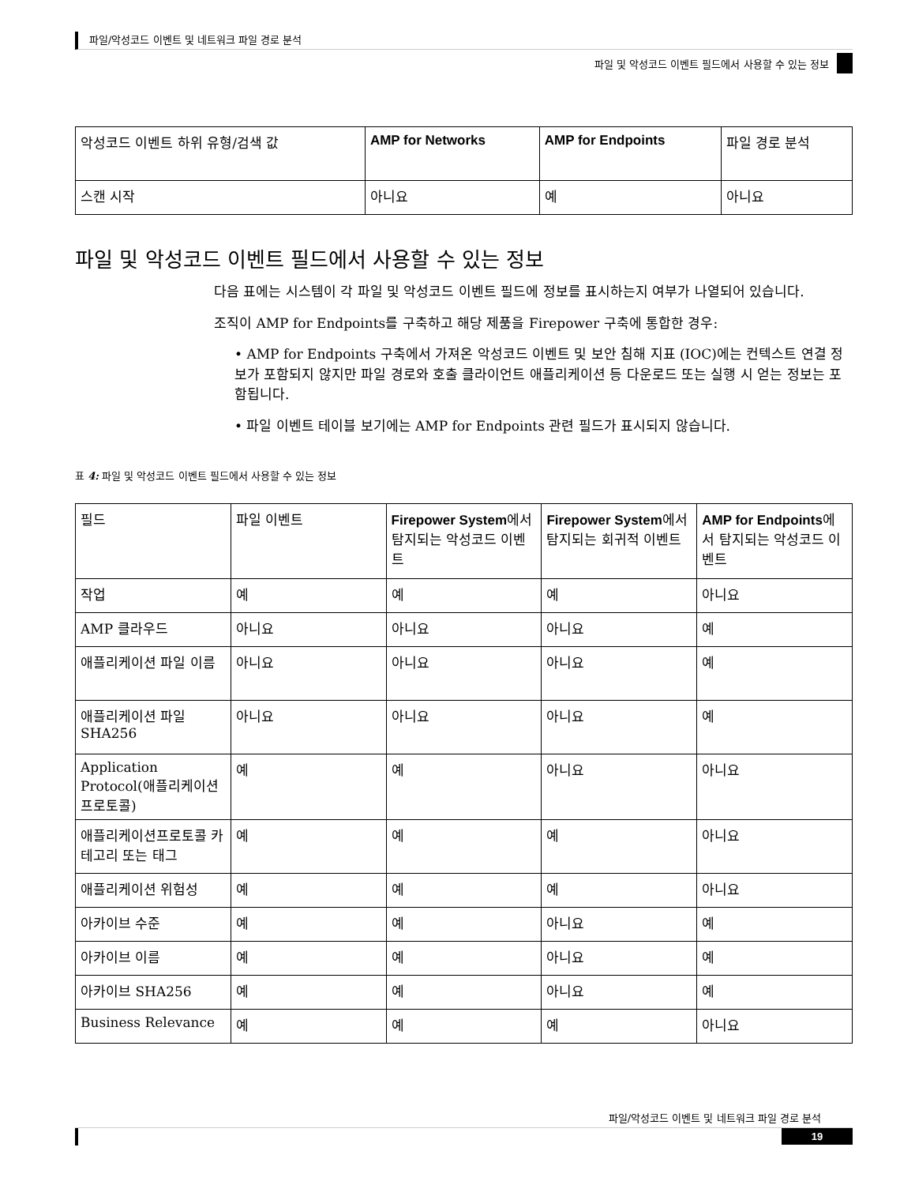파일/악성코드 이벤트 및 네트워크 파일 경로 분석
파일 및 악성코드 이벤트 필드에서 사용할 수 있는 정보
| 악성코드 이벤트 하위 유형/검색 값 | AMP for Networks | AMP for Endpoints | 파일 경로 분석 |
| --- | --- | --- | --- |
| 스캔 시작 | 아니요 | 예 | 아니요 |
파일 및 악성코드 이벤트 필드에서 사용할 수 있는 정보
다음 표에는 시스템이 각 파일 및 악성코드 이벤트 필드에 정보를 표시하는지 여부가 나열되어 있습니다.
조직이 AMP for Endpoints를 구축하고 해당 제품을 Firepower 구축에 통합한 경우:
• AMP for Endpoints 구축에서 가져온 악성코드 이벤트 및 보안 침해 지표 (IOC)에는 컨텍스트 연결 정보가 포함되지 않지만 파일 경로와 호출 클라이언트 애플리케이션 등 다운로드 또는 실행 시 얻는 정보는 포함됩니다.
• 파일 이벤트 테이블 보기에는 AMP for Endpoints 관련 필드가 표시되지 않습니다.
표 4: 파일 및 악성코드 이벤트 필드에서 사용할 수 있는 정보
| 필드 | 파일 이벤트 | Firepower System 에서 탐지되는 악성코드 이벤트 | Firepower System 에서 탐지되는 회귀적 이벤트 | AMP for Endpoints 에서 탐지되는 악성코드 이벤트 |
| --- | --- | --- | --- | --- |
| 작업 | 예 | 예 | 예 | 아니요 |
| AMP 클라우드 | 아니요 | 아니요 | 아니요 | 예 |
| 애플리케이션 파일 이름 | 아니요 | 아니요 | 아니요 | 예 |
| 애플리케이션 파일 SHA256 | 아니요 | 아니요 | 아니요 | 예 |
| Application Protocol(애플리케이션 프로토콜) | 예 | 예 | 아니요 | 아니요 |
| 애플리케이션프로토콜 카테고리 또는 태그 | 예 | 예 | 예 | 아니요 |
| 애플리케이션 위험성 | 예 | 예 | 예 | 아니요 |
| 아카이브 수준 | 예 | 예 | 아니요 | 예 |
| 아카이브 이름 | 예 | 예 | 아니요 | 예 |
| 아카이브 SHA256 | 예 | 예 | 아니요 | 예 |
| Business Relevance | 예 | 예 | 예 | 아니요 |
파일/악성코드 이벤트 및 네트워크 파일 경로 분석
19